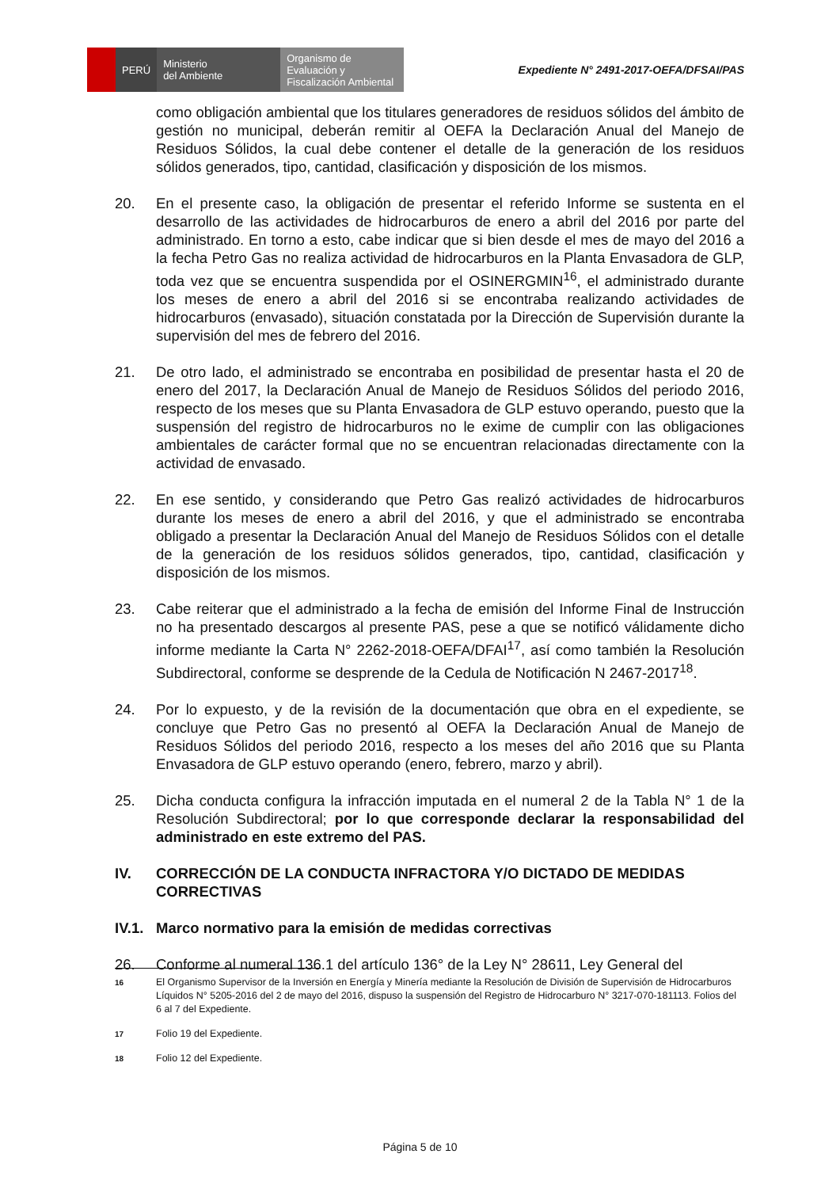PERÚ Ministerio
del Ambiente
Organismo de Evaluación y Fiscalización Ambiental
Expediente N° 2491-2017-OEFA/DFSAI/PAS
como obligación ambiental que los titulares generadores de residuos sólidos del ámbito de gestión no municipal, deberán remitir al OEFA la Declaración Anual del Manejo de Residuos Sólidos, la cual debe contener el detalle de la generación de los residuos sólidos generados, tipo, cantidad, clasificación y disposición de los mismos.
20. En el presente caso, la obligación de presentar el referido Informe se sustenta en el desarrollo de las actividades de hidrocarburos de enero a abril del 2016 por parte del administrado. En torno a esto, cabe indicar que si bien desde el mes de mayo del 2016 a la fecha Petro Gas no realiza actividad de hidrocarburos en la Planta Envasadora de GLP, toda vez que se encuentra suspendida por el OSINERGMIN<sup>16</sup>, el administrado durante los meses de enero a abril del 2016 si se encontraba realizando actividades de hidrocarburos (envasado), situación constatada por la Dirección de Supervisión durante la supervisión del mes de febrero del 2016.
21. De otro lado, el administrado se encontraba en posibilidad de presentar hasta el 20 de enero del 2017, la Declaración Anual de Manejo de Residuos Sólidos del periodo 2016, respecto de los meses que su Planta Envasadora de GLP estuvo operando, puesto que la suspensión del registro de hidrocarburos no le exime de cumplir con las obligaciones ambientales de carácter formal que no se encuentran relacionadas directamente con la actividad de envasado.
22. En ese sentido, y considerando que Petro Gas realizó actividades de hidrocarburos durante los meses de enero a abril del 2016, y que el administrado se encontraba obligado a presentar la Declaración Anual del Manejo de Residuos Sólidos con el detalle de la generación de los residuos sólidos generados, tipo, cantidad, clasificación y disposición de los mismos.
23. Cabe reiterar que el administrado a la fecha de emisión del Informe Final de Instrucción no ha presentado descargos al presente PAS, pese a que se notificó válidamente dicho informe mediante la Carta N° 2262-2018-OEFA/DFAI<sup>17</sup>, así como también la Resolución Subdirectoral, conforme se desprende de la Cedula de Notificación N 2467-2017<sup>18</sup>.
24. Por lo expuesto, y de la revisión de la documentación que obra en el expediente, se concluye que Petro Gas no presentó al OEFA la Declaración Anual de Manejo de Residuos Sólidos del periodo 2016, respecto a los meses del año 2016 que su Planta Envasadora de GLP estuvo operando (enero, febrero, marzo y abril).
25. Dicha conducta configura la infracción imputada en el numeral 2 de la Tabla N° 1 de la Resolución Subdirectoral; por lo que corresponde declarar la responsabilidad del administrado en este extremo del PAS.
IV. CORRECCIÓN DE LA CONDUCTA INFRACTORA Y/O DICTADO DE MEDIDAS CORRECTIVAS
IV.1.
Marco normativo para la emisión de medidas correctivas
26. Conforme al numeral 136.1 del artículo 136° de la Ley N° 28611, Ley General del
16
El Organismo Supervisor de la Inversión en Energía y Minería mediante la Resolución de División de Supervisión de Hidrocarburos Líquidos N° 5205-2016 del 2 de mayo del 2016, dispuso la suspensión del Registro de Hidrocarburo N° 3217-070-181113. Folios del 6 al 7 del Expediente.
17
Folio 19 del Expediente.
18
Folio 12 del Expediente.
Página 5 de 10